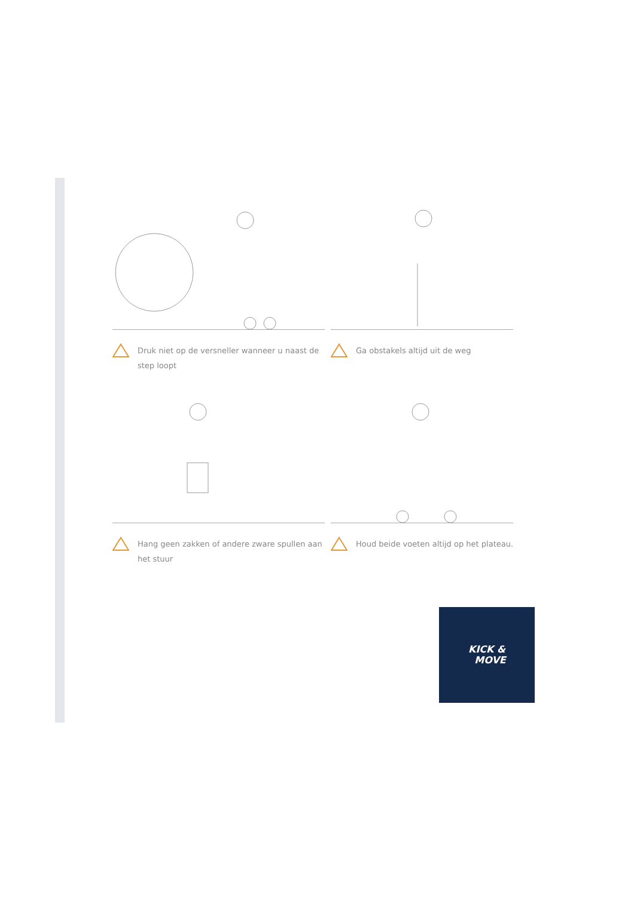Druk niet op de versneller wanneer u naast de step loopt
Ga obstakels altijd uit de weg
Hang geen zakken of andere zware spullen aan het stuur
Houd beide voeten altijd op het plateau.
KICK &
MOVE